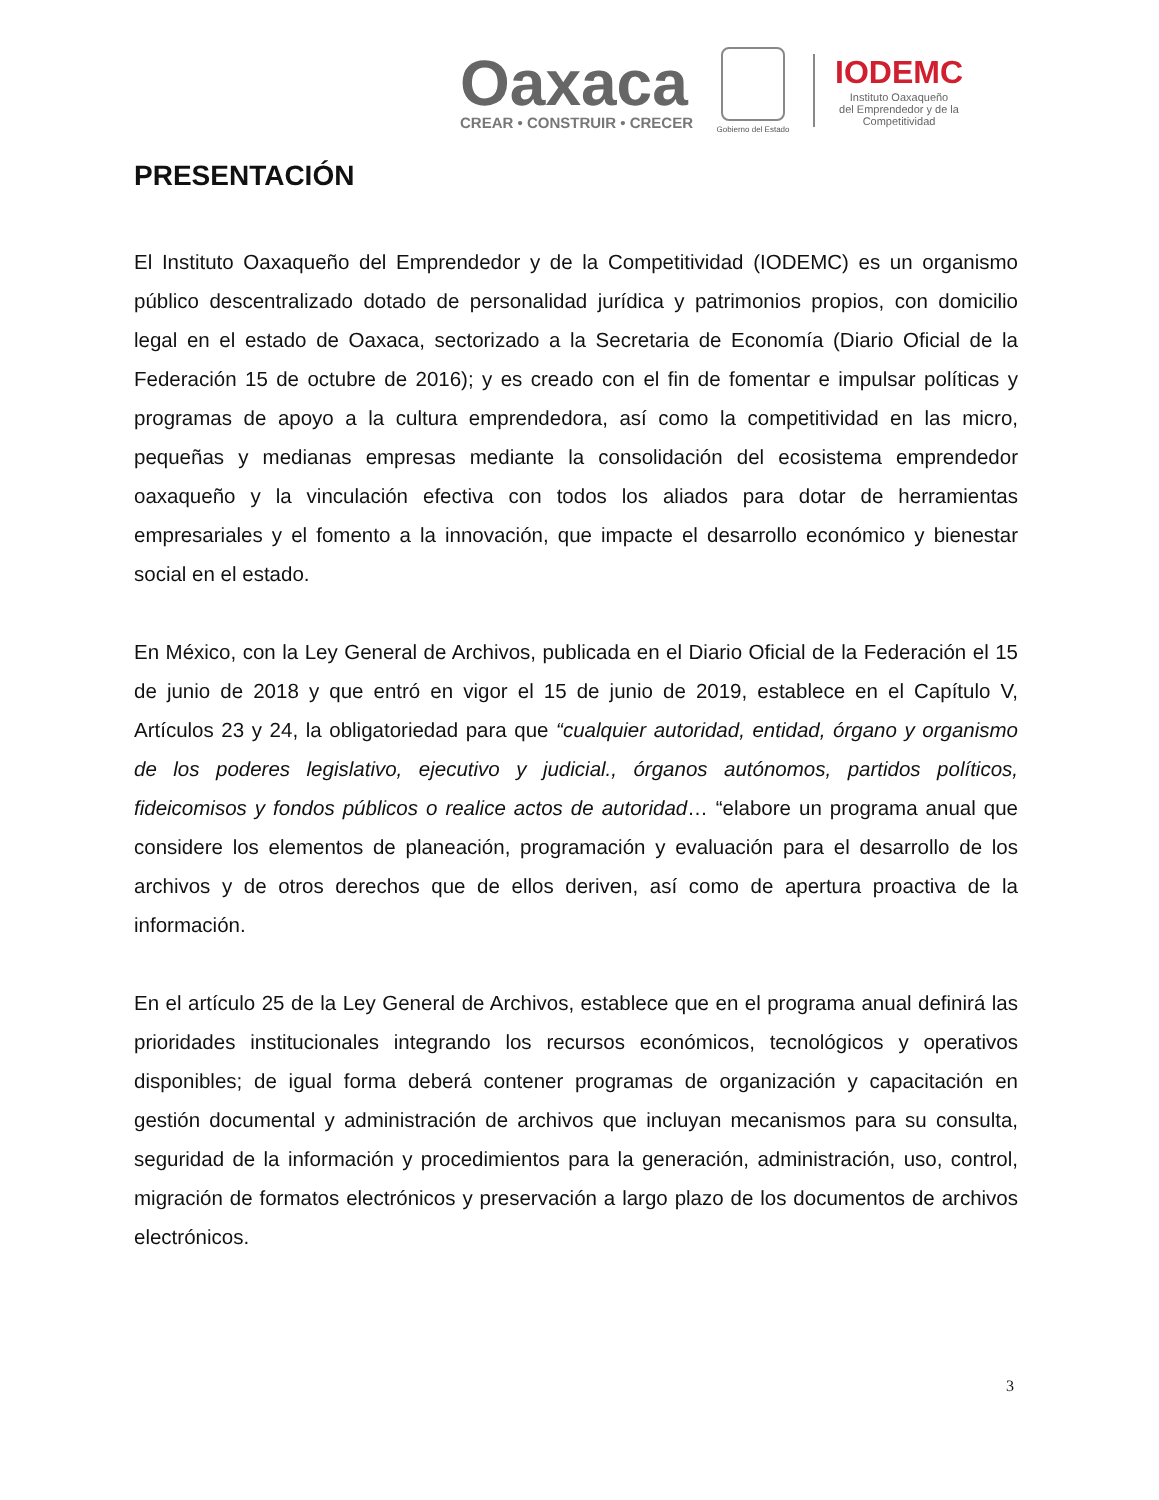Oaxaca
CREAR • CONSTRUIR • CRECER
Gobierno del Estado
IODEMC
Instituto Oaxaqueño
del Emprendedor y de la
Competitividad
PRESENTACIÓN
El Instituto Oaxaqueño del Emprendedor y de la Competitividad (IODEMC) es un organismo público descentralizado dotado de personalidad jurídica y patrimonios propios, con domicilio legal en el estado de Oaxaca, sectorizado a la Secretaria de Economía (Diario Oficial de la Federación 15 de octubre de 2016); y es creado con el fin de fomentar e impulsar políticas y programas de apoyo a la cultura emprendedora, así como la competitividad en las micro, pequeñas y medianas empresas mediante la consolidación del ecosistema emprendedor oaxaqueño y la vinculación efectiva con todos los aliados para dotar de herramientas empresariales y el fomento a la innovación, que impacte el desarrollo económico y bienestar social en el estado.
En México, con la Ley General de Archivos, publicada en el Diario Oficial de la Federación el 15 de junio de 2018 y que entró en vigor el 15 de junio de 2019, establece en el Capítulo V, Artículos 23 y 24, la obligatoriedad para que “cualquier autoridad, entidad, órgano y organismo de los poderes legislativo, ejecutivo y judicial., órganos autónomos, partidos políticos, fideicomisos y fondos públicos o realice actos de autoridad… “elabore un programa anual que considere los elementos de planeación, programación y evaluación para el desarrollo de los archivos y de otros derechos que de ellos deriven, así como de apertura proactiva de la información.
En el artículo 25 de la Ley General de Archivos, establece que en el programa anual definirá las prioridades institucionales integrando los recursos económicos, tecnológicos y operativos disponibles; de igual forma deberá contener programas de organización y capacitación en gestión documental y administración de archivos que incluyan mecanismos para su consulta, seguridad de la información y procedimientos para la generación, administración, uso, control, migración de formatos electrónicos y preservación a largo plazo de los documentos de archivos electrónicos.
3